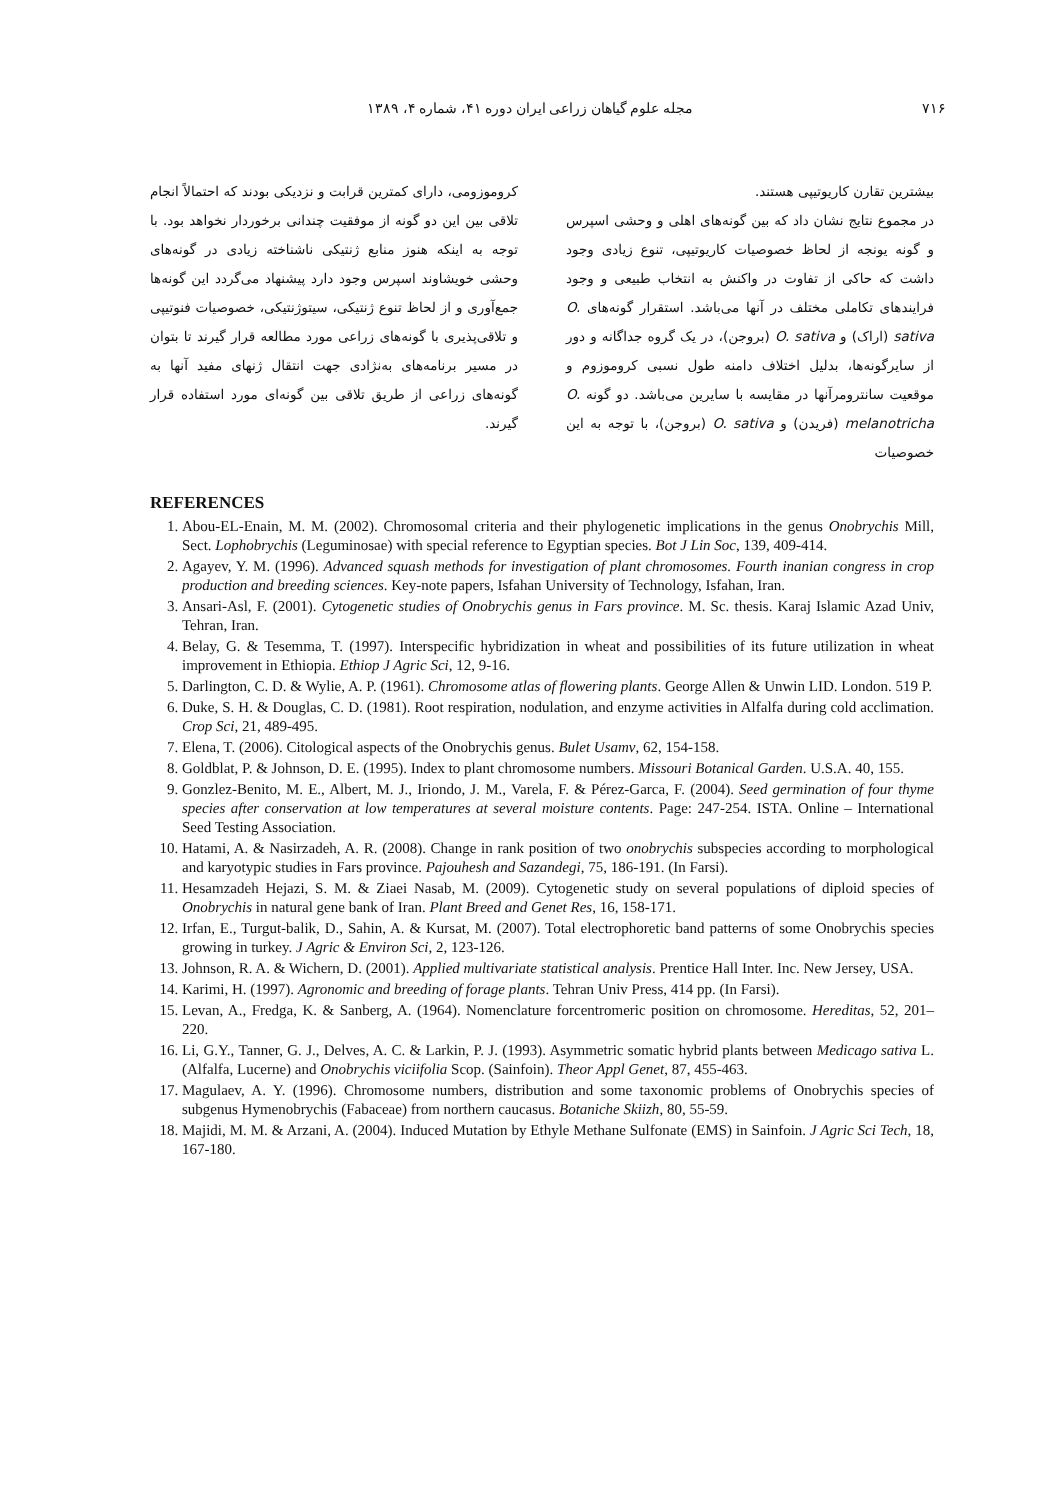۷۱۶ مجله علوم گیاهان زراعی ایران دوره ۴۱، شماره ۴، ۱۳۸۹
بیشترین تقارن کاریوتیپی هستند.
در مجموع نتایج نشان داد که بین گونه‌های اهلی و وحشی اسپرس و گونه یونجه از لحاظ خصوصیات کاریوتیپی، تنوع زیادی وجود داشت که حاکی از تفاوت در واکنش به انتخاب طبیعی و وجود فرایندهای تکاملی مختلف در آنها می‌باشد. استقرار گونه‌های O. sativa (اراک) و O. sativa (بروجن)، در یک گروه جداگانه و دور از سایرگونه‌ها، بدلیل اختلاف دامنه طول نسبی کروموزوم و موقعیت سانترومرآنها در مقایسه با سایرین می‌باشد. دو گونه O. melanotricha (فریدن) و O. sativa (بروجن)، با توجه به این خصوصیات
کروموزومی، دارای کمترین قرابت و نزدیکی بودند که احتمالاً انجام تلاقی بین این دو گونه از موفقیت چندانی برخوردار نخواهد بود. با توجه به اینکه هنوز منابع ژنتیکی ناشناخته زیادی در گونه‌های وحشی خویشاوند اسپرس وجود دارد پیشنهاد می‌گردد این گونه‌ها جمع‌آوری و از لحاظ تنوع ژنتیکی، سیتوژنتیکی، خصوصیات فنوتیپی و تلاقی‌پذیری با گونه‌های زراعی مورد مطالعه قرار گیرند تا بتوان در مسیر برنامه‌های به‌نژادی جهت انتقال ژنهای مفید آنها به گونه‌های زراعی از طریق تلاقی بین گونه‌ای مورد استفاده قرار گیرند.
REFERENCES
1. Abou-EL-Enain, M. M. (2002). Chromosomal criteria and their phylogenetic implications in the genus Onobrychis Mill, Sect. Lophobrychis (Leguminosae) with special reference to Egyptian species. Bot J Lin Soc, 139, 409-414.
2. Agayev, Y. M. (1996). Advanced squash methods for investigation of plant chromosomes. Fourth inanian congress in crop production and breeding sciences. Key-note papers, Isfahan University of Technology, Isfahan, Iran.
3. Ansari-Asl, F. (2001). Cytogenetic studies of Onobrychis genus in Fars province. M. Sc. thesis. Karaj Islamic Azad Univ, Tehran, Iran.
4. Belay, G. & Tesemma, T. (1997). Interspecific hybridization in wheat and possibilities of its future utilization in wheat improvement in Ethiopia. Ethiop J Agric Sci, 12, 9-16.
5. Darlington, C. D. & Wylie, A. P. (1961). Chromosome atlas of flowering plants. George Allen & Unwin LID. London. 519 P.
6. Duke, S. H. & Douglas, C. D. (1981). Root respiration, nodulation, and enzyme activities in Alfalfa during cold acclimation. Crop Sci, 21, 489-495.
7. Elena, T. (2006). Citological aspects of the Onobrychis genus. Bulet Usamv, 62, 154-158.
8. Goldblat, P. & Johnson, D. E. (1995). Index to plant chromosome numbers. Missouri Botanical Garden. U.S.A. 40, 155.
9. Gonzlez-Benito, M. E., Albert, M. J., Iriondo, J. M., Varela, F. & Pérez-Garca, F. (2004). Seed germination of four thyme species after conservation at low temperatures at several moisture contents. Page: 247-254. ISTA. Online – International Seed Testing Association.
10. Hatami, A. & Nasirzadeh, A. R. (2008). Change in rank position of two onobrychis subspecies according to morphological and karyotypic studies in Fars province. Pajouhesh and Sazandegi, 75, 186-191. (In Farsi).
11. Hesamzadeh Hejazi, S. M. & Ziaei Nasab, M. (2009). Cytogenetic study on several populations of diploid species of Onobrychis in natural gene bank of Iran. Plant Breed and Genet Res, 16, 158-171.
12. Irfan, E., Turgut-balik, D., Sahin, A. & Kursat, M. (2007). Total electrophoretic band patterns of some Onobrychis species growing in turkey. J Agric & Environ Sci, 2, 123-126.
13. Johnson, R. A. & Wichern, D. (2001). Applied multivariate statistical analysis. Prentice Hall Inter. Inc. New Jersey, USA.
14. Karimi, H. (1997). Agronomic and breeding of forage plants. Tehran Univ Press, 414 pp. (In Farsi).
15. Levan, A., Fredga, K. & Sanberg, A. (1964). Nomenclature forcentromeric position on chromosome. Hereditas, 52, 201–220.
16. Li, G.Y., Tanner, G. J., Delves, A. C. & Larkin, P. J. (1993). Asymmetric somatic hybrid plants between Medicago sativa L. (Alfalfa, Lucerne) and Onobrychis viciifolia Scop. (Sainfoin). Theor Appl Genet, 87, 455-463.
17. Magulaev, A. Y. (1996). Chromosome numbers, distribution and some taxonomic problems of Onobrychis species of subgenus Hymenobrychis (Fabaceae) from northern caucasus. Botaniche Skiizh, 80, 55-59.
18. Majidi, M. M. & Arzani, A. (2004). Induced Mutation by Ethyle Methane Sulfonate (EMS) in Sainfoin. J Agric Sci Tech, 18, 167-180.